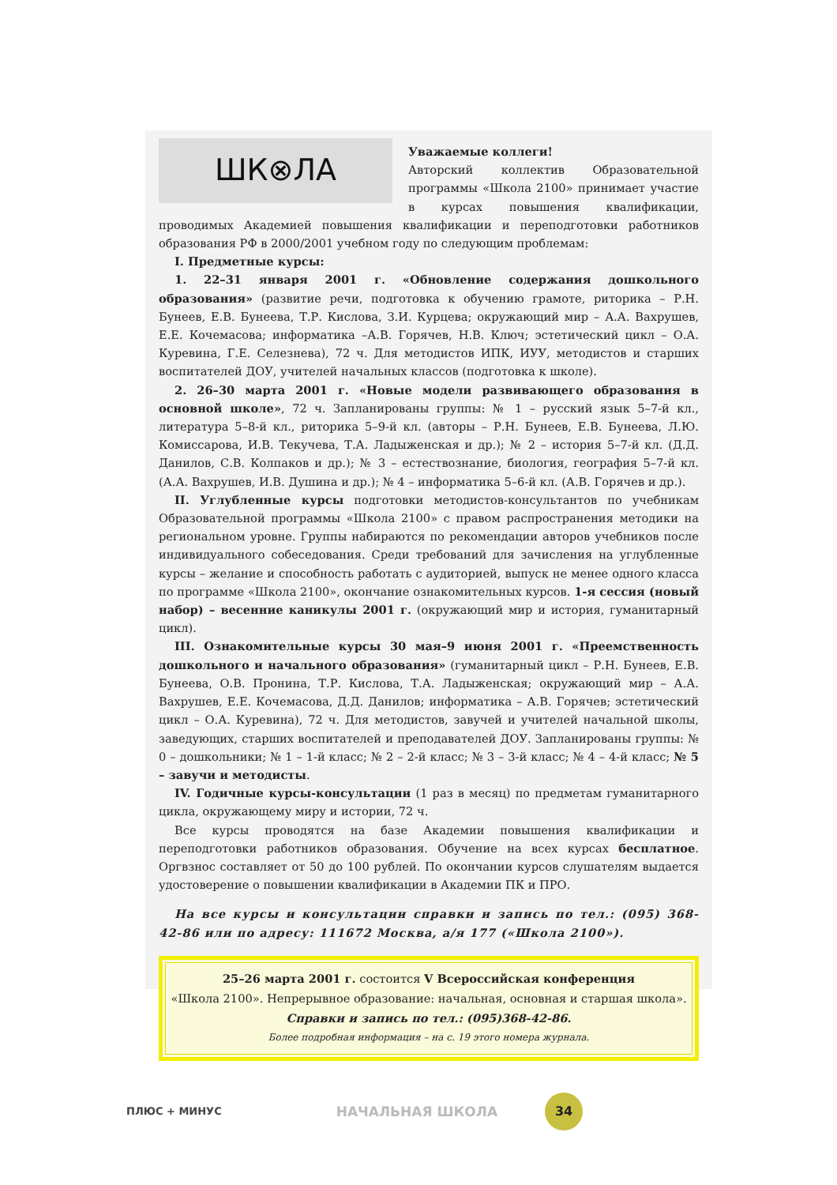ШК⊗ЛА
Уважаемые коллеги!
Авторский коллектив Образовательной программы «Школа 2100» принимает участие в курсах повышения квалификации, проводимых Академией повышения квалификации и переподготовки работников образования РФ в 2000/2001 учебном году по следующим проблемам:
I. Предметные курсы:
1. 22–31 января 2001 г. «Обновление содержания дошкольного образования» (развитие речи, подготовка к обучению грамоте, риторика – Р.Н. Бунеев, Е.В. Бунеева, Т.Р. Кислова, З.И. Курцева; окружающий мир – А.А. Вахрушев, Е.Е. Кочемасова; информатика –А.В. Горячев, Н.В. Ключ; эстетический цикл – О.А. Куревина, Г.Е. Селезнева), 72 ч. Для методистов ИПК, ИУУ, методистов и старших воспитателей ДОУ, учителей начальных классов (подготовка к школе).
2. 26–30 марта 2001 г. «Новые модели развивающего образования в основной школе», 72 ч. Запланированы группы: № 1 – русский язык 5–7-й кл., литература 5–8-й кл., риторика 5–9-й кл. (авторы – Р.Н. Бунеев, Е.В. Бунеева, Л.Ю. Комиссарова, И.В. Текучева, Т.А. Ладыженская и др.); № 2 – история 5–7-й кл. (Д.Д. Данилов, С.В. Колпаков и др.); № 3 – естествознание, биология, география 5–7-й кл. (А.А. Вахрушев, И.В. Душина и др.); № 4 – информатика 5–6-й кл. (А.В. Горячев и др.).
II. Углубленные курсы подготовки методистов-консультантов по учебникам Образовательной программы «Школа 2100» с правом распространения методики на региональном уровне. Группы набираются по рекомендации авторов учебников после индивидуального собеседования. Среди требований для зачисления на углубленные курсы – желание и способность работать с аудиторией, выпуск не менее одного класса по программе «Школа 2100», окончание ознакомительных курсов. 1-я сессия (новый набор) – весенние каникулы 2001 г. (окружающий мир и история, гуманитарный цикл).
III. Ознакомительные курсы 30 мая–9 июня 2001 г. «Преемственность дошкольного и начального образования» (гуманитарный цикл – Р.Н. Бунеев, Е.В. Бунеева, О.В. Пронина, Т.Р. Кислова, Т.А. Ладыженская; окружающий мир – А.А. Вахрушев, Е.Е. Кочемасова, Д.Д. Данилов; информатика – А.В. Горячев; эстетический цикл – О.А. Куревина), 72 ч. Для методистов, завучей и учителей начальной школы, заведующих, старших воспитателей и преподавателей ДОУ. Запланированы группы: № 0 – дошкольники; № 1 – 1-й класс; № 2 – 2-й класс; № 3 – 3-й класс; № 4 – 4-й класс; № 5 – завучи и методисты.
IV. Годичные курсы-консультации (1 раз в месяц) по предметам гуманитарного цикла, окружающему миру и истории, 72 ч.
Все курсы проводятся на базе Академии повышения квалификации и переподготовки работников образования. Обучение на всех курсах бесплатное. Оргвзнос составляет от 50 до 100 рублей. По окончании курсов слушателям выдается удостоверение о повышении квалификации в Академии ПК и ПРО.
На все курсы и консультации справки и запись по тел.: (095) 368-42-86 или по адресу: 111672 Москва, а/я 177 («Школа 2100»).
25–26 марта 2001 г. состоится V Всероссийская конференция
«Школа 2100». Непрерывное образование: начальная, основная и старшая школа».
Справки и запись по тел.: (095)368-42-86.
Более подробная информация – на с. 19 этого номера журнала.
ПЛЮС + МИНУС НАЧАЛЬНАЯ ШКОЛА
34